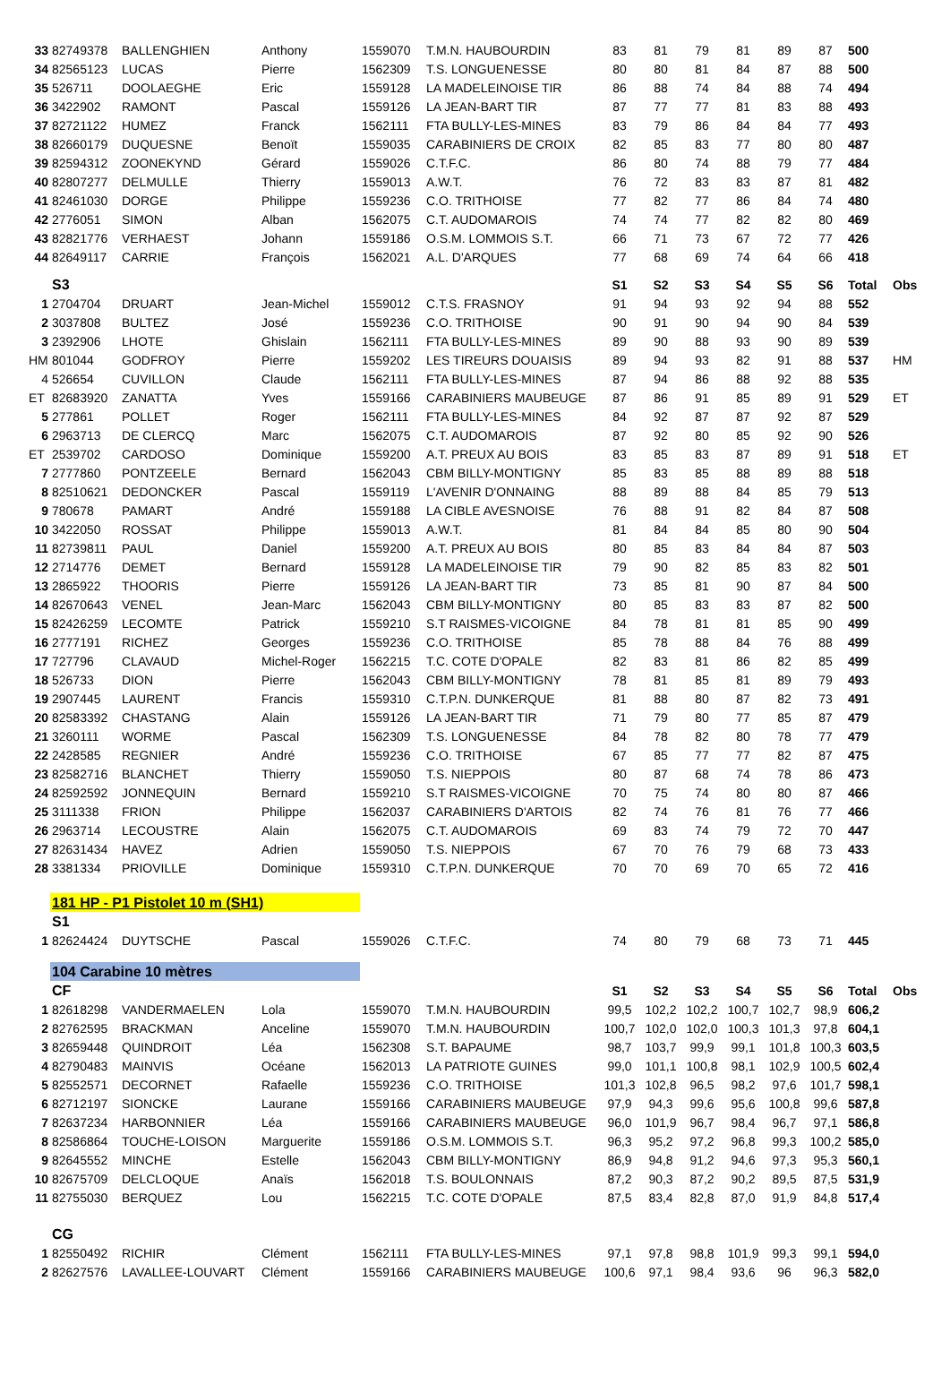| 33 | 82749378 | BALLENGHIEN | Anthony | 1559070 | T.M.N. HAUBOURDIN | 83 | 81 | 79 | 81 | 89 | 87 | 500 | |
| 34 | 82565123 | LUCAS | Pierre | 1562309 | T.S. LONGUENESSE | 80 | 80 | 81 | 84 | 87 | 88 | 500 | |
| 35 | 526711 | DOOLAEGHE | Eric | 1559128 | LA MADELEINOISE TIR | 86 | 88 | 74 | 84 | 88 | 74 | 494 | |
| 36 | 3422902 | RAMONT | Pascal | 1559126 | LA JEAN-BART TIR | 87 | 77 | 77 | 81 | 83 | 88 | 493 | |
| 37 | 82721122 | HUMEZ | Franck | 1562111 | FTA BULLY-LES-MINES | 83 | 79 | 86 | 84 | 84 | 77 | 493 | |
| 38 | 82660179 | DUQUESNE | Benoït | 1559035 | CARABINIERS DE CROIX | 82 | 85 | 83 | 77 | 80 | 80 | 487 | |
| 39 | 82594312 | ZOONEKYND | Gérard | 1559026 | C.T.F.C. | 86 | 80 | 74 | 88 | 79 | 77 | 484 | |
| 40 | 82807277 | DELMULLE | Thierry | 1559013 | A.W.T. | 76 | 72 | 83 | 83 | 87 | 81 | 482 | |
| 41 | 82461030 | DORGE | Philippe | 1559236 | C.O. TRITHOISE | 77 | 82 | 77 | 86 | 84 | 74 | 480 | |
| 42 | 2776051 | SIMON | Alban | 1562075 | C.T. AUDOMAROIS | 74 | 74 | 77 | 82 | 82 | 80 | 469 | |
| 43 | 82821776 | VERHAEST | Johann | 1559186 | O.S.M. LOMMOIS S.T. | 66 | 71 | 73 | 67 | 72 | 77 | 426 | |
| 44 | 82649117 | CARRIE | François | 1562021 | A.L. D'ARQUES | 77 | 68 | 69 | 74 | 64 | 66 | 418 | |
| | S3 | | | | | S1 | S2 | S3 | S4 | S5 | S6 | Total | Obs |
| 1 | 2704704 | DRUART | Jean-Michel | 1559012 | C.T.S. FRASNOY | 91 | 94 | 93 | 92 | 94 | 88 | 552 | |
| 2 | 3037808 | BULTEZ | José | 1559236 | C.O. TRITHOISE | 90 | 91 | 90 | 94 | 90 | 84 | 539 | |
| 3 | 2392906 | LHOTE | Ghislain | 1562111 | FTA BULLY-LES-MINES | 89 | 90 | 88 | 93 | 90 | 89 | 539 | |
| HM | 801044 | GODFROY | Pierre | 1559202 | LES TIREURS DOUAISIS | 89 | 94 | 93 | 82 | 91 | 88 | 537 | HM |
| 4 | 526654 | CUVILLON | Claude | 1562111 | FTA BULLY-LES-MINES | 87 | 94 | 86 | 88 | 92 | 88 | 535 | |
| ET | 82683920 | ZANATTA | Yves | 1559166 | CARABINIERS MAUBEUGE | 87 | 86 | 91 | 85 | 89 | 91 | 529 | ET |
| 5 | 277861 | POLLET | Roger | 1562111 | FTA BULLY-LES-MINES | 84 | 92 | 87 | 87 | 92 | 87 | 529 | |
| 6 | 2963713 | DE CLERCQ | Marc | 1562075 | C.T. AUDOMAROIS | 87 | 92 | 80 | 85 | 92 | 90 | 526 | |
| ET | 2539702 | CARDOSO | Dominique | 1559200 | A.T. PREUX AU BOIS | 83 | 85 | 83 | 87 | 89 | 91 | 518 | ET |
| 7 | 2777860 | PONTZEELE | Bernard | 1562043 | CBM BILLY-MONTIGNY | 85 | 83 | 85 | 88 | 89 | 88 | 518 | |
| 8 | 82510621 | DEDONCKER | Pascal | 1559119 | L'AVENIR D'ONNAING | 88 | 89 | 88 | 84 | 85 | 79 | 513 | |
| 9 | 780678 | PAMART | André | 1559188 | LA CIBLE AVESNOISE | 76 | 88 | 91 | 82 | 84 | 87 | 508 | |
| 10 | 3422050 | ROSSAT | Philippe | 1559013 | A.W.T. | 81 | 84 | 84 | 85 | 80 | 90 | 504 | |
| 11 | 82739811 | PAUL | Daniel | 1559200 | A.T. PREUX AU BOIS | 80 | 85 | 83 | 84 | 84 | 87 | 503 | |
| 12 | 2714776 | DEMET | Bernard | 1559128 | LA MADELEINOISE TIR | 79 | 90 | 82 | 85 | 83 | 82 | 501 | |
| 13 | 2865922 | THOORIS | Pierre | 1559126 | LA JEAN-BART TIR | 73 | 85 | 81 | 90 | 87 | 84 | 500 | |
| 14 | 82670643 | VENEL | Jean-Marc | 1562043 | CBM BILLY-MONTIGNY | 80 | 85 | 83 | 83 | 87 | 82 | 500 | |
| 15 | 82426259 | LECOMTE | Patrick | 1559210 | S.T RAISMES-VICOIGNE | 84 | 78 | 81 | 81 | 85 | 90 | 499 | |
| 16 | 2777191 | RICHEZ | Georges | 1559236 | C.O. TRITHOISE | 85 | 78 | 88 | 84 | 76 | 88 | 499 | |
| 17 | 727796 | CLAVAUD | Michel-Roger | 1562215 | T.C. COTE D'OPALE | 82 | 83 | 81 | 86 | 82 | 85 | 499 | |
| 18 | 526733 | DION | Pierre | 1562043 | CBM BILLY-MONTIGNY | 78 | 81 | 85 | 81 | 89 | 79 | 493 | |
| 19 | 2907445 | LAURENT | Francis | 1559310 | C.T.P.N. DUNKERQUE | 81 | 88 | 80 | 87 | 82 | 73 | 491 | |
| 20 | 82583392 | CHASTANG | Alain | 1559126 | LA JEAN-BART TIR | 71 | 79 | 80 | 77 | 85 | 87 | 479 | |
| 21 | 3260111 | WORME | Pascal | 1562309 | T.S. LONGUENESSE | 84 | 78 | 82 | 80 | 78 | 77 | 479 | |
| 22 | 2428585 | REGNIER | André | 1559236 | C.O. TRITHOISE | 67 | 85 | 77 | 77 | 82 | 87 | 475 | |
| 23 | 82582716 | BLANCHET | Thierry | 1559050 | T.S. NIEPPOIS | 80 | 87 | 68 | 74 | 78 | 86 | 473 | |
| 24 | 82592592 | JONNEQUIN | Bernard | 1559210 | S.T RAISMES-VICOIGNE | 70 | 75 | 74 | 80 | 80 | 87 | 466 | |
| 25 | 3111338 | FRION | Philippe | 1562037 | CARABINIERS D'ARTOIS | 82 | 74 | 76 | 81 | 76 | 77 | 466 | |
| 26 | 2963714 | LECOUSTRE | Alain | 1562075 | C.T. AUDOMAROIS | 69 | 83 | 74 | 79 | 72 | 70 | 447 | |
| 27 | 82631434 | HAVEZ | Adrien | 1559050 | T.S. NIEPPOIS | 67 | 70 | 76 | 79 | 68 | 73 | 433 | |
| 28 | 3381334 | PRIOVILLE | Dominique | 1559310 | C.T.P.N. DUNKERQUE | 70 | 70 | 69 | 70 | 65 | 72 | 416 | |
| | 181 HP - P1 Pistolet 10 m (SH1) | | | | | | | | | | | | |
| | S1 | | | | | | | | | | | | |
| 1 | 82624424 | DUYTSCHE | Pascal | 1559026 | C.T.F.C. | 74 | 80 | 79 | 68 | 73 | 71 | 445 | |
| | 104 Carabine 10 mètres | | | | | | | | | | | | |
| | CF | | | | | S1 | S2 | S3 | S4 | S5 | S6 | Total | Obs |
| 1 | 82618298 | VANDERMAELEN | Lola | 1559070 | T.M.N. HAUBOURDIN | 99,5 | 102,2 | 102,2 | 100,7 | 102,7 | 98,9 | 606,2 | |
| 2 | 82762595 | BRACKMAN | Anceline | 1559070 | T.M.N. HAUBOURDIN | 100,7 | 102,0 | 102,0 | 100,3 | 101,3 | 97,8 | 604,1 | |
| 3 | 82659448 | QUINDROIT | Léa | 1562308 | S.T. BAPAUME | 98,7 | 103,7 | 99,9 | 99,1 | 101,8 | 100,3 | 603,5 | |
| 4 | 82790483 | MAINVIS | Océane | 1562013 | LA PATRIOTE GUINES | 99,0 | 101,1 | 100,8 | 98,1 | 102,9 | 100,5 | 602,4 | |
| 5 | 82552571 | DECORNET | Rafaelle | 1559236 | C.O. TRITHOISE | 101,3 | 102,8 | 96,5 | 98,2 | 97,6 | 101,7 | 598,1 | |
| 6 | 82712197 | SIONCKE | Laurane | 1559166 | CARABINIERS MAUBEUGE | 97,9 | 94,3 | 99,6 | 95,6 | 100,8 | 99,6 | 587,8 | |
| 7 | 82637234 | HARBONNIER | Léa | 1559166 | CARABINIERS MAUBEUGE | 96,0 | 101,9 | 96,7 | 98,4 | 96,7 | 97,1 | 586,8 | |
| 8 | 82586864 | TOUCHE-LOISON | Marguerite | 1559186 | O.S.M. LOMMOIS S.T. | 96,3 | 95,2 | 97,2 | 96,8 | 99,3 | 100,2 | 585,0 | |
| 9 | 82645552 | MINCHE | Estelle | 1562043 | CBM BILLY-MONTIGNY | 86,9 | 94,8 | 91,2 | 94,6 | 97,3 | 95,3 | 560,1 | |
| 10 | 82675709 | DELCLOQUE | Anaïs | 1562018 | T.S. BOULONNAIS | 87,2 | 90,3 | 87,2 | 90,2 | 89,5 | 87,5 | 531,9 | |
| 11 | 82755030 | BERQUEZ | Lou | 1562215 | T.C. COTE D'OPALE | 87,5 | 83,4 | 82,8 | 87,0 | 91,9 | 84,8 | 517,4 | |
| | CG | | | | | | | | | | | | |
| 1 | 82550492 | RICHIR | Clément | 1562111 | FTA BULLY-LES-MINES | 97,1 | 97,8 | 98,8 | 101,9 | 99,3 | 99,1 | 594,0 | |
| 2 | 82627576 | LAVALLEE-LOUVART | Clément | 1559166 | CARABINIERS MAUBEUGE | 100,6 | 97,1 | 98,4 | 93,6 | 96 | 96,3 | 582,0 | |